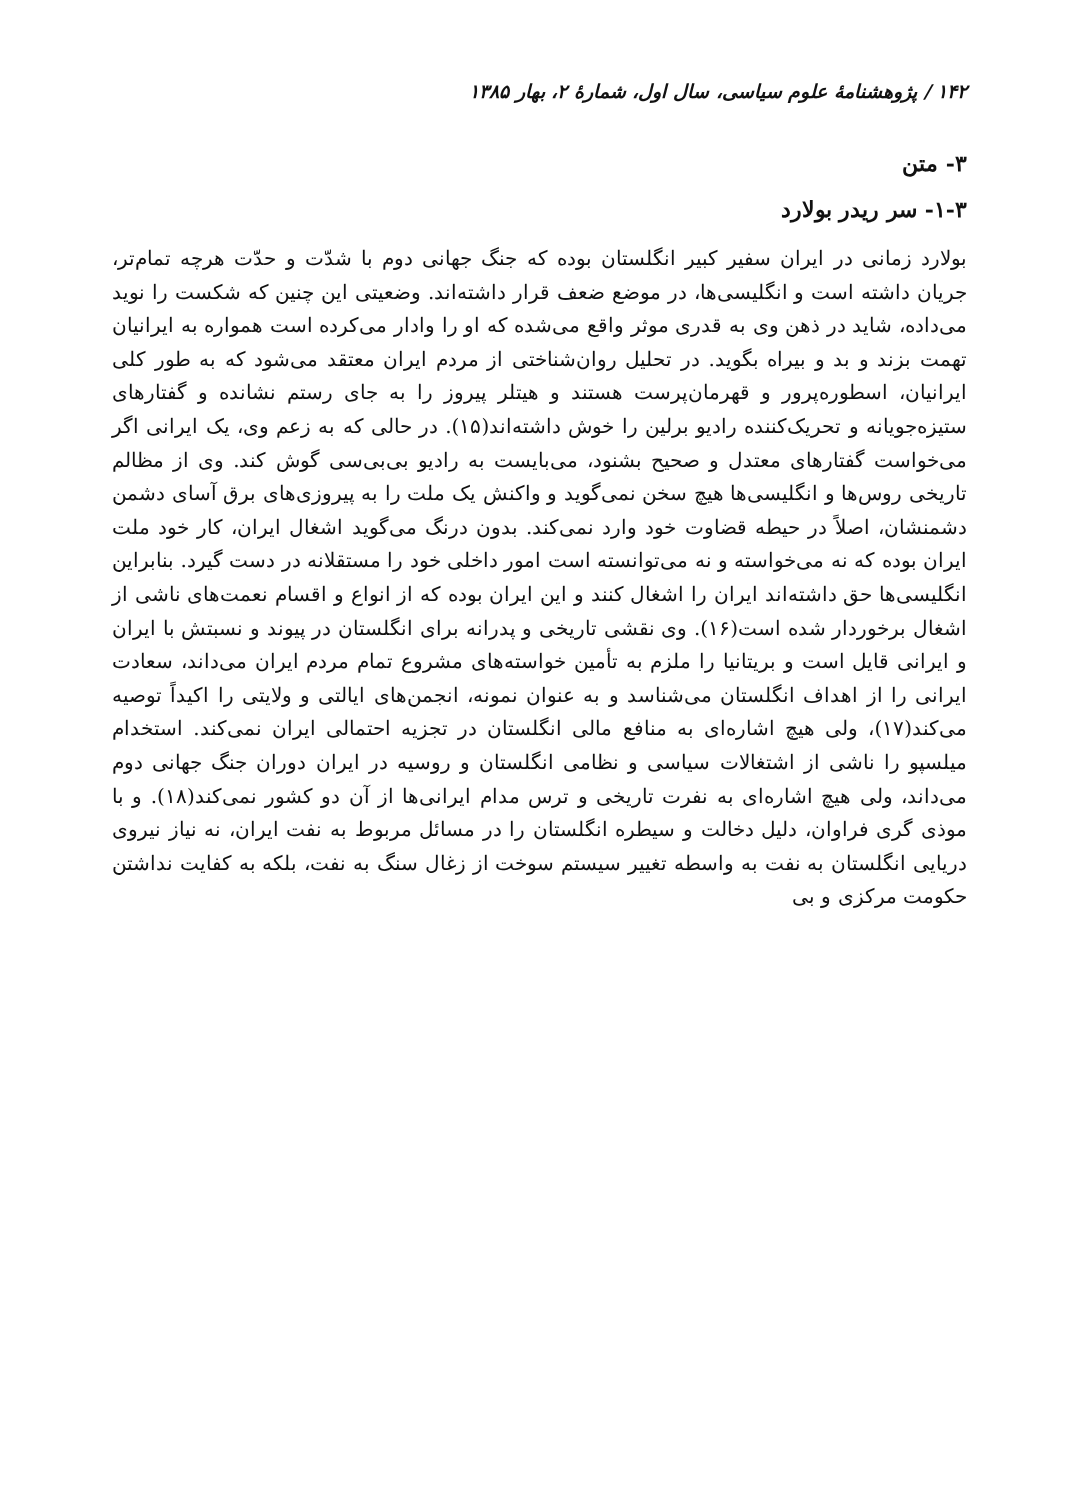۱۴۲ / پژوهشنامهٔ علوم سیاسی، سال اول، شمارهٔ ۲، بهار ۱۳۸۵
۳- متن
۱-۳- سر ریدر بولارد
بولارد زمانی در ایران سفیر کبیر انگلستان بوده که جنگ جهانی دوم با شدّت و حدّت هرچه تمام‌تر، جریان داشته است و انگلیسی‌ها، در موضع ضعف قرار داشته‌اند. وضعیتی این چنین که شکست را نوید می‌داده، شاید در ذهن وی به قدری موثر واقع می‌شده که او را وادار می‌کرده است همواره به ایرانیان تهمت بزند و بد و بیراه بگوید. در تحلیل روان‌شناختی از مردم ایران معتقد می‌شود که به طور کلی ایرانیان، اسطوره‌پرور و قهرمان‌پرست هستند و هیتلر پیروز را به جای رستم نشانده و گفتارهای ستیزه‌جویانه و تحریک‌کننده رادیو برلین را خوش داشته‌اند(۱۵). در حالی که به زعم وی، یک ایرانی اگر می‌خواست گفتارهای معتدل و صحیح بشنود، می‌بایست به رادیو بی‌بی‌سی گوش کند. وی از مظالم تاریخی روس‌ها و انگلیسی‌ها هیچ سخن نمی‌گوید و واکنش یک ملت را به پیروزی‌های برق آسای دشمن دشمنشان، اصلاً در حیطه قضاوت خود وارد نمی‌کند. بدون درنگ می‌گوید اشغال ایران، کار خود ملت ایران بوده که نه می‌خواسته و نه می‌توانسته است امور داخلی خود را مستقلانه در دست گیرد. بنابراین انگلیسی‌ها حق داشته‌اند ایران را اشغال کنند و این ایران بوده که از انواع و اقسام نعمت‌های ناشی از اشغال برخوردار شده است(۱۶). وی نقشی تاریخی و پدرانه برای انگلستان در پیوند و نسبتش با ایران و ایرانی قایل است و بریتانیا را ملزم به تأمین خواسته‌های مشروع تمام مردم ایران می‌داند، سعادت ایرانی را از اهداف انگلستان می‌شناسد و به عنوان نمونه، انجمن‌های ایالتی و ولایتی را اکیداً توصیه می‌کند(۱۷)، ولی هیچ اشاره‌ای به منافع مالی انگلستان در تجزیه احتمالی ایران نمی‌کند. استخدام میلسپو را ناشی از اشتغالات سیاسی و نظامی انگلستان و روسیه در ایران دوران جنگ جهانی دوم می‌داند، ولی هیچ اشاره‌ای به نفرت تاریخی و ترس مدام ایرانی‌ها از آن دو کشور نمی‌کند(۱۸). و با موذی گری فراوان، دلیل دخالت و سیطره انگلستان را در مسائل مربوط به نفت ایران، نه نیاز نیروی دریایی انگلستان به نفت به واسطه تغییر سیستم سوخت از زغال سنگ به نفت، بلکه به کفایت نداشتن حکومت مرکزی و بی